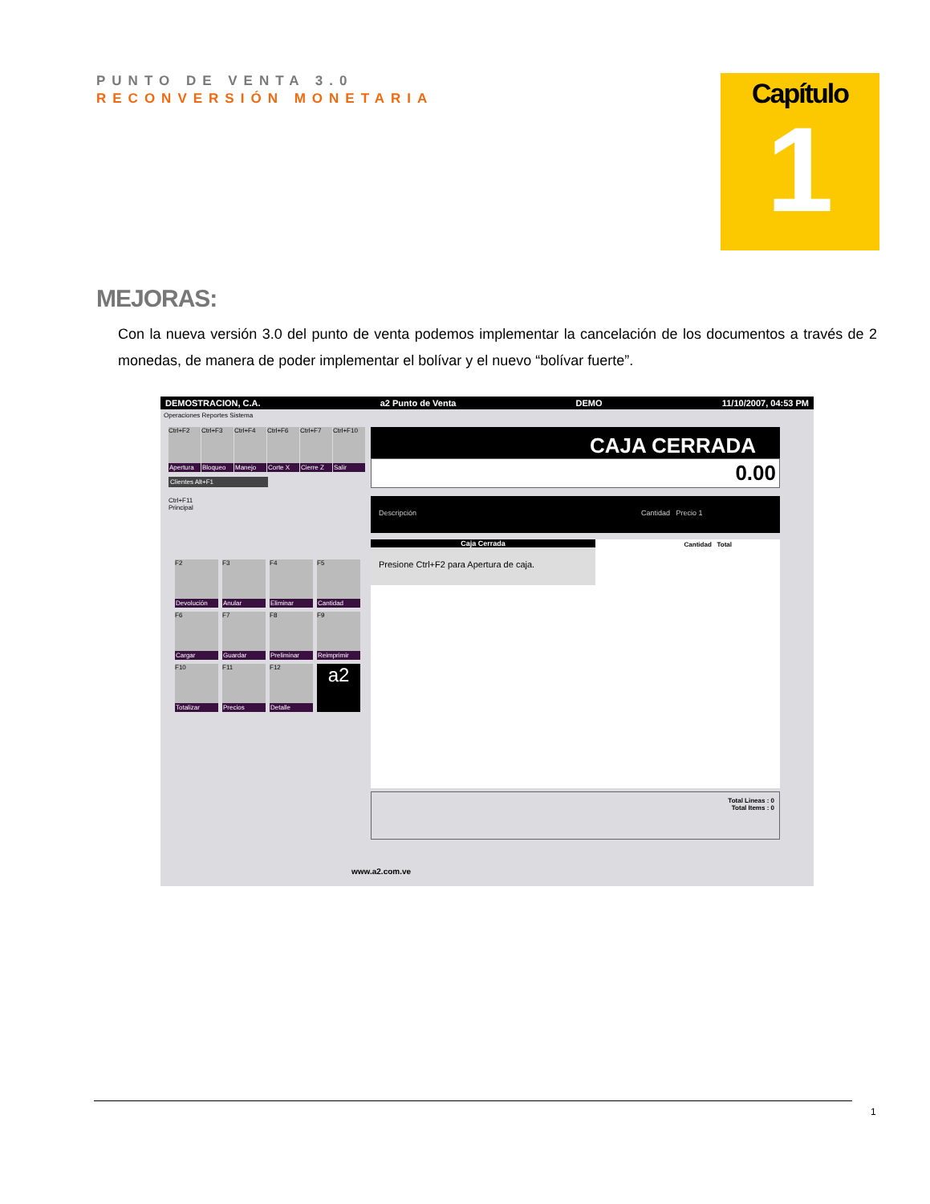PUNTO DE VENTA 3.0
RECONVERSIÓN MONETARIA
Capítulo
1
MEJORAS:
Con la nueva versión 3.0 del punto de venta podemos implementar la cancelación de los documentos a través de 2 monedas, de manera de poder implementar el bolívar y el nuevo “bolívar fuerte”.
DEMOSTRACION, C.A. a2 Punto de Venta DEMO 11/10/2007, 04:53 PM
Operaciones Reportes Sistema
Ctrl+F2
Apertura
Ctrl+F3
Bloqueo
Ctrl+F4
Manejo
Ctrl+F6
Corte X
Ctrl+F7
Cierre Z
Ctrl+F10
Salir
Clientes Alt+F1
Ctrl+F11
Principal
F2
Devolución
F3
Anular
F4
Eliminar
F5
Cantidad
F6
Cargar
F7
Guardar
F8
Preliminar
F9
Reimprimir
F10
Totalizar
F11
Precios
F12
Detalle
a2
CAJA CERRADA
0.00
Descripción Cantidad Precio 1
Caja Cerrada
Presione Ctrl+F2 para Apertura de caja.
Cantidad Total
Total Lineas : 0
Total Items : 0
www.a2.com.ve
1